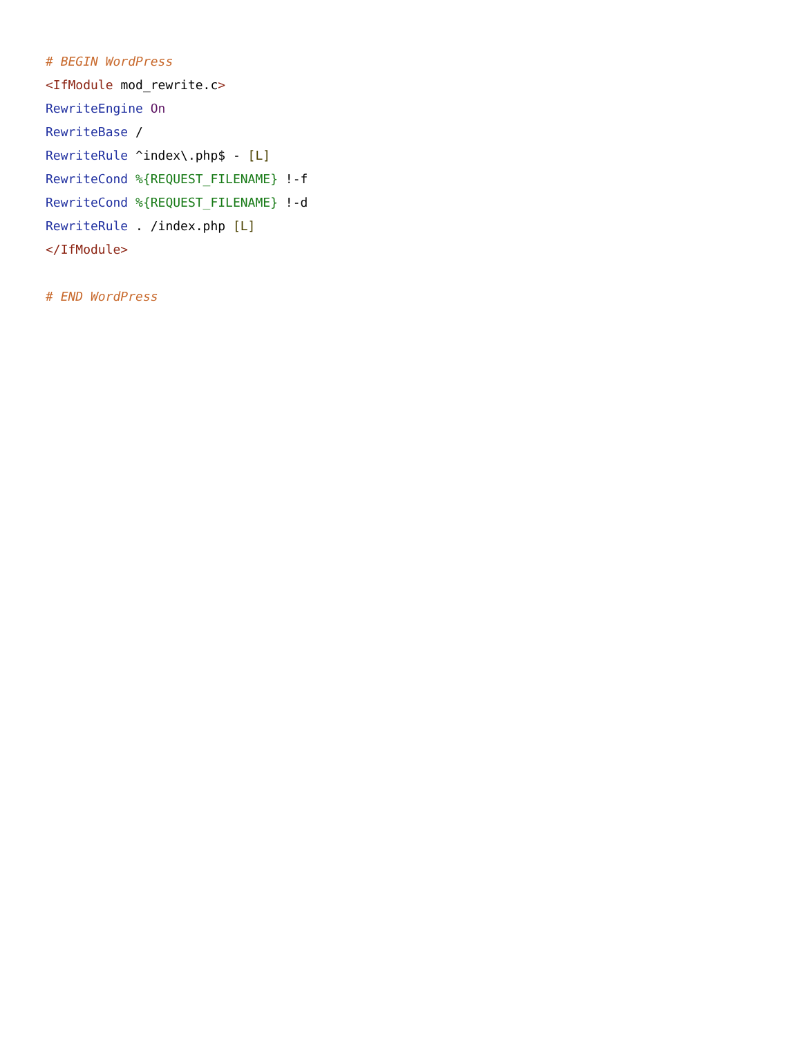# BEGIN WordPress
<IfModule mod_rewrite.c>
RewriteEngine On
RewriteBase /
RewriteRule ^index\.php$ - [L]
RewriteCond %{REQUEST_FILENAME} !-f
RewriteCond %{REQUEST_FILENAME} !-d
RewriteRule . /index.php [L]
</IfModule>

# END WordPress